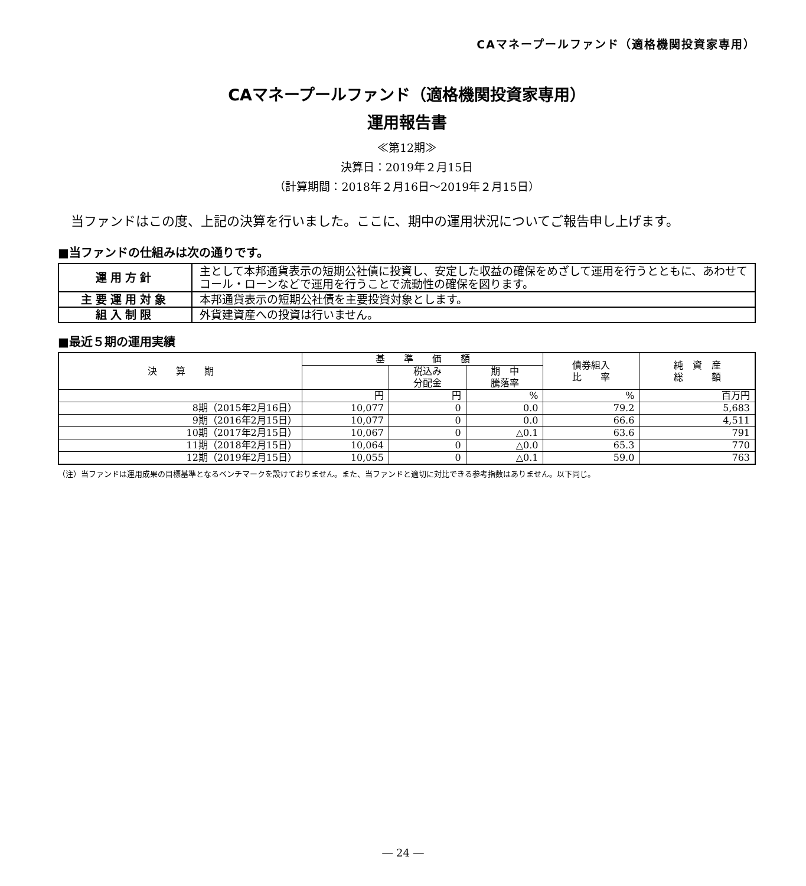CAマネープールファンド（適格機関投資家専用）
CAマネープールファンド（適格機関投資家専用）
運用報告書
≪第12期≫
決算日：2019年２月15日
（計算期間：2018年２月16日～2019年２月15日）
当ファンドはこの度、上記の決算を行いました。ここに、期中の運用状況についてご報告申し上げます。
■当ファンドの仕組みは次の通りです。
| 運用方針 | 主として本邦通貨表示の短期公社債に投資し、安定した収益の確保をめざして運用を行うとともに、あわせてコール・ローンなどで運用を行うことで流動性の確保を図ります。 |
| 主要運用対象 | 本邦通貨表示の短期公社債を主要投資対象とします。 |
| 組入制限 | 外貨建資産への投資は行いません。 |
■最近５期の運用実績
| 決 算 期 | 基 準 価 額 | | | 債券組入 比 率 | 純 資 産 総 額 |
| --- | --- | --- | --- | --- | --- |
| | | 税込み 分配金 | 期 中 騰落率 | | |
| | 円 | 円 | % | % | 百万円 |
| 8期（2015年2月16日） | 10,077 | 0 | 0.0 | 79.2 | 5,683 |
| 9期（2016年2月15日） | 10,077 | 0 | 0.0 | 66.6 | 4,511 |
| 10期（2017年2月15日） | 10,067 | 0 | △0.1 | 63.6 | 791 |
| 11期（2018年2月15日） | 10,064 | 0 | △0.0 | 65.3 | 770 |
| 12期（2019年2月15日） | 10,055 | 0 | △0.1 | 59.0 | 763 |
（注）当ファンドは運用成果の目標基準となるベンチマークを設けておりません。また、当ファンドと適切に対比できる参考指数はありません。以下同じ。
― 24 ―